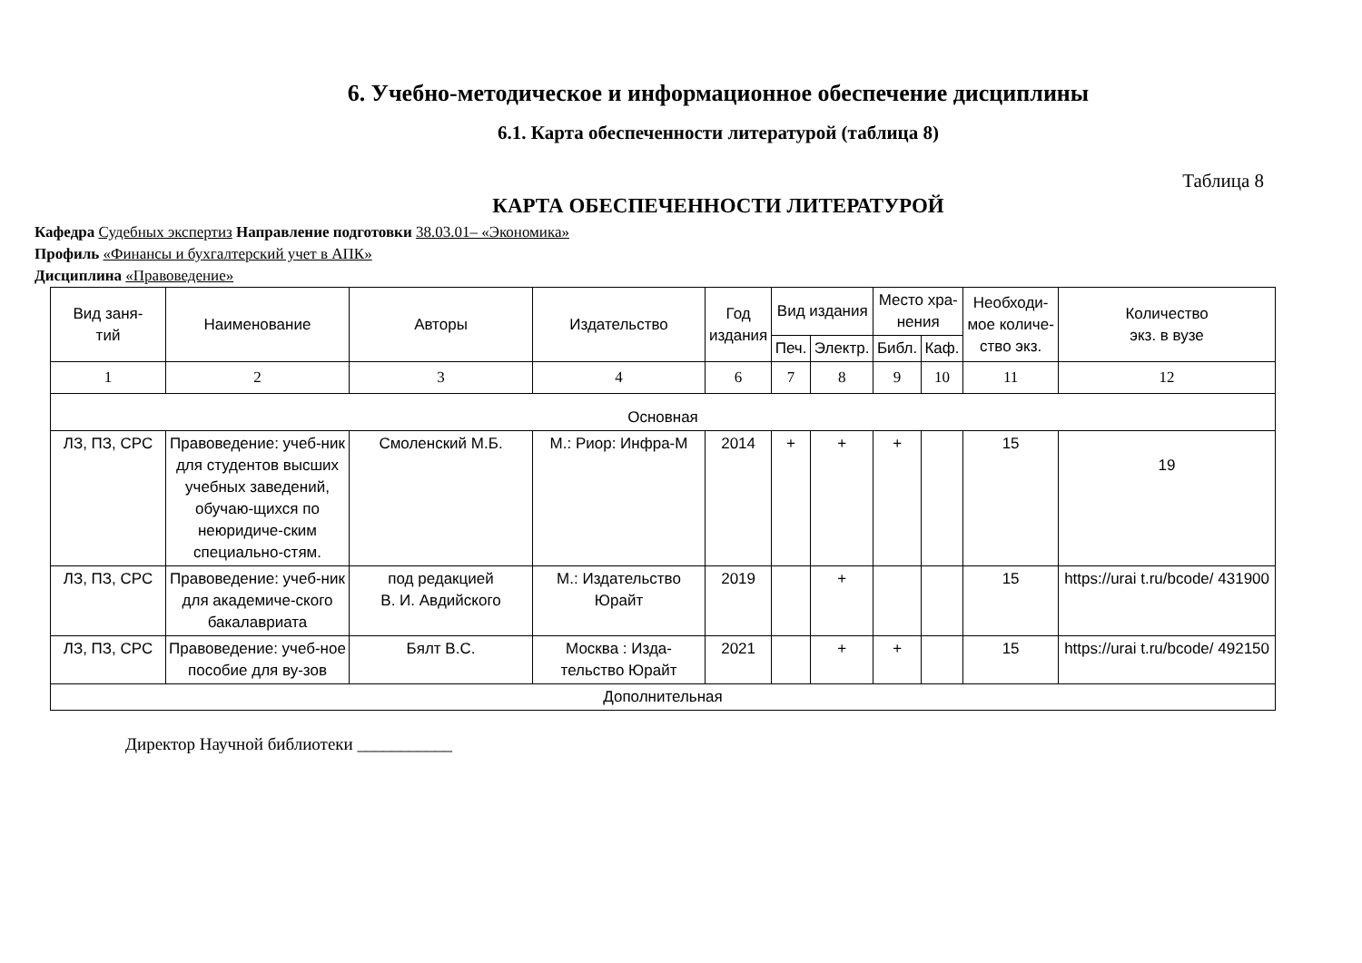6. Учебно-методическое и информационное обеспечение дисциплины
6.1. Карта обеспеченности литературой (таблица 8)
Таблица 8
КАРТА ОБЕСПЕЧЕННОСТИ ЛИТЕРАТУРОЙ
Кафедра Судебных экспертиз Направление подготовки 38.03.01– «Экономика»
Профиль «Финансы и бухгалтерский учет в АПК»
Дисциплина «Правоведение»
| Вид заня- тий | Наименование | Авторы | Издательство | Год издания | Вид издания | | Место хра- нения | | Необходи- мое количе- ство экз. | Количество экз. в вузе |
| --- | --- | --- | --- | --- | --- | --- | --- | --- | --- | --- |
| | | | | | Печ. | Электр. | Библ. | Каф. | | |
| 1 | 2 | 3 | 4 | 6 | 7 | 8 | 9 | 10 | 11 | 12 |
| Основная | | | | | | | | | | |
| ЛЗ, ПЗ, СРС | Правоведение: учеб-ник для студентов высших учебных заведений, обучаю-щихся по неюридиче-ским специально-стям. | Смоленский М.Б. | М.: Риор: Инфра-М | 2014 | + | + | + | | 15 | 19 |
| ЛЗ, ПЗ, СРС | Правоведение: учеб-ник для академиче-ского бакалавриата | под редакцией В. И. Авдийского | М.: Издательство Юрайт | 2019 | | + | | | 15 | https://urai t.ru/bcode/ 431900 |
| ЛЗ, ПЗ, СРС | Правоведение: учеб-ное пособие для ву-зов | Бялт В.С. | Москва : Изда-тельство Юрайт | 2021 | | + | + | | 15 | https://urai t.ru/bcode/ 492150 |
| Дополнительная | | | | | | | | | | |
Директор Научной библиотеки ___________